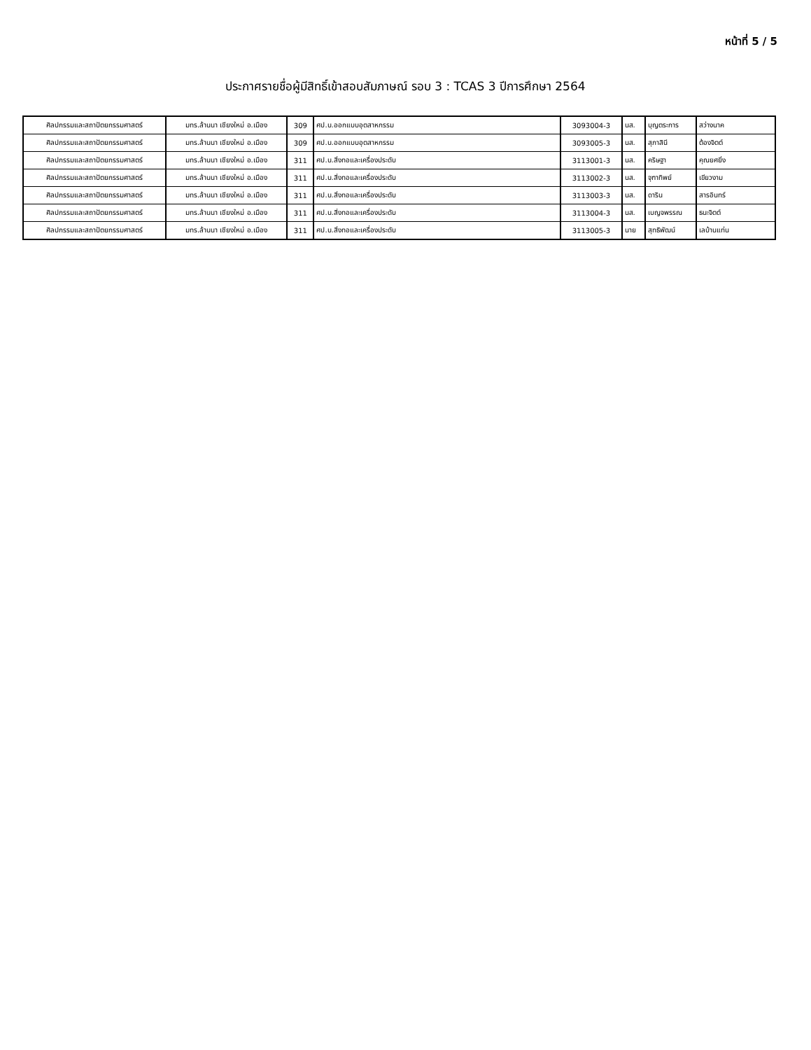หน้าที่ 5 / 5
ประกาศรายชื่อผู้มีสิทธิ์เข้าสอบสัมภาษณ์ รอบ 3 : TCAS 3 ปีการศึกษา 2564
| ศิลปกรรมและสถาปัตยกรรมศาสตร์ | มทร.ล้านนา เชียงใหม่ อ.เมือง | 309 | ศป.บ.ออกแบบอุตสาหกรรม | 3093004-3 | นส. | บุญตระการ | สว่างนาค |
| ศิลปกรรมและสถาปัตยกรรมศาสตร์ | มทร.ล้านนา เชียงใหม่ อ.เมือง | 309 | ศป.บ.ออกแบบอุตสาหกรรม | 3093005-3 | นส. | สุภาสินี | ต้องจิตต์ |
| ศิลปกรรมและสถาปัตยกรรมศาสตร์ | มทร.ล้านนา เชียงใหม่ อ.เมือง | 311 | ศป.บ.สิ่งทอและเครื่องประดับ | 3113001-3 | นส. | คริษฐา | คุณยศยิ่ง |
| ศิลปกรรมและสถาปัตยกรรมศาสตร์ | มทร.ล้านนา เชียงใหม่ อ.เมือง | 311 | ศป.บ.สิ่งทอและเครื่องประดับ | 3113002-3 | นส. | จุฑาทิพย์ | เขียวงาม |
| ศิลปกรรมและสถาปัตยกรรมศาสตร์ | มทร.ล้านนา เชียงใหม่ อ.เมือง | 311 | ศป.บ.สิ่งทอและเครื่องประดับ | 3113003-3 | นส. | ดาริน | สารอินทร์ |
| ศิลปกรรมและสถาปัตยกรรมศาสตร์ | มทร.ล้านนา เชียงใหม่ อ.เมือง | 311 | ศป.บ.สิ่งทอและเครื่องประดับ | 3113004-3 | นส. | เบญจพรรณ | ธนะจิตต์ |
| ศิลปกรรมและสถาปัตยกรรมศาสตร์ | มทร.ล้านนา เชียงใหม่ อ.เมือง | 311 | ศป.บ.สิ่งทอและเครื่องประดับ | 3113005-3 | นาย | สุทธิพัฒน์ | เลบ้านแท่น |